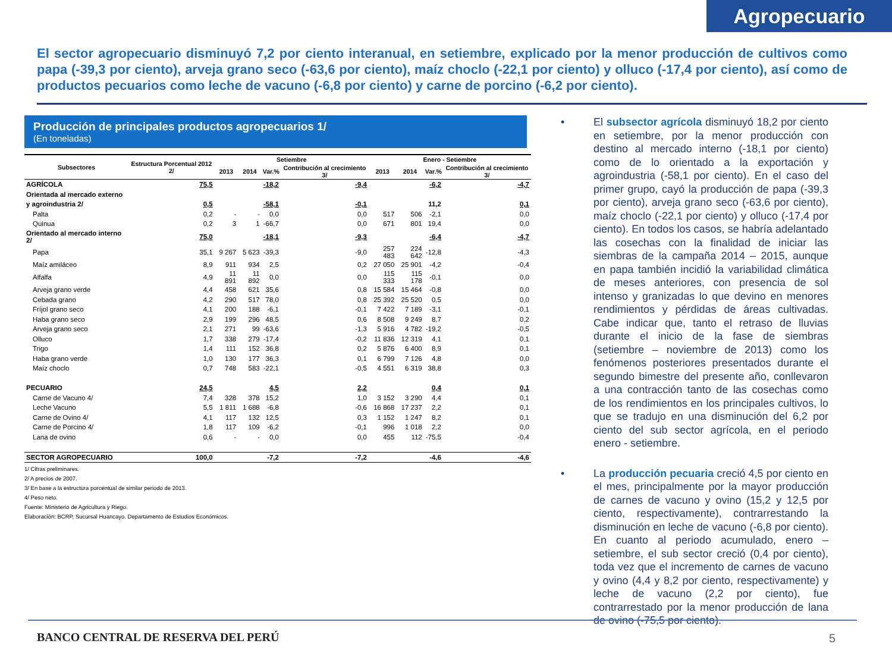Agropecuario
El sector agropecuario disminuyó 7,2 por ciento interanual, en setiembre, explicado por la menor producción de cultivos como papa (-39,3 por ciento), arveja grano seco (-63,6 por ciento), maíz choclo (-22,1 por ciento) y olluco (-17,4 por ciento), así como de productos pecuarios como leche de vacuno (-6,8 por ciento) y carne de porcino (-6,2 por ciento).
Producción de principales productos agropecuarios 1/
(En toneladas)
| Subsectores | Estructura Porcentual 2012 2/ | Setiembre | | | | Enero - Setiembre | | | |
| --- | --- | --- | --- | --- | --- | --- | --- | --- | --- |
| | | 2013 | 2014 | Var.% | Contribución al crecimiento 3/ | 2013 | 2014 | Var.% | Contribución al crecimiento 3/ |
| AGRÍCOLA | 75,5 | | | -18,2 | -9,4 | | | -6,2 | -4,7 |
| Orientada al mercado externo | | | | | | | | | |
| y agroindustria 2/ | 0,5 | | | -58,1 | -0,1 | | | 11,2 | 0,1 |
| Palta | 0,2 | - | - | 0,0 | 0,0 | 517 | 506 | -2,1 | 0,0 |
| Quinua | 0,2 | 3 | 1 | -66,7 | 0,0 | 671 | 801 | 19,4 | 0,0 |
| Orientado al mercado interno 2/ | 75,0 | | | -18,1 | -9,3 | | | -6,4 | -4,7 |
| Papa | 35,1 | 9 267 | 5 623 | -39,3 | -9,0 | 257 483 | 224 642 | -12,8 | -4,3 |
| Maíz amiláceo | 8,9 | 911 | 934 | 2,5 | 0,2 | 27 050 | 25 901 | -4,2 | -0,4 |
| Alfalfa | 4,9 | 11 891 | 11 892 | 0,0 | 0,0 | 115 333 | 115 178 | -0,1 | 0,0 |
| Arveja grano verde | 4,4 | 458 | 621 | 35,6 | 0,8 | 15 584 | 15 464 | -0,8 | 0,0 |
| Cebada grano | 4,2 | 290 | 517 | 78,0 | 0,8 | 25 392 | 25 520 | 0,5 | 0,0 |
| Fríjol grano seco | 4,1 | 200 | 188 | -6,1 | -0,1 | 7 422 | 7 189 | -3,1 | -0,1 |
| Haba grano seco | 2,9 | 199 | 296 | 48,5 | 0,6 | 8 508 | 9 249 | 8,7 | 0,2 |
| Arveja grano seco | 2,1 | 271 | 99 | -63,6 | -1,3 | 5 916 | 4 782 | -19,2 | -0,5 |
| Olluco | 1,7 | 338 | 279 | -17,4 | -0,2 | 11 836 | 12 319 | 4,1 | 0,1 |
| Trigo | 1,4 | 111 | 152 | 36,8 | 0,2 | 5 876 | 6 400 | 8,9 | 0,1 |
| Haba grano verde | 1,0 | 130 | 177 | 36,3 | 0,1 | 6 799 | 7 126 | 4,8 | 0,0 |
| Maíz choclo | 0,7 | 748 | 583 | -22,1 | -0,5 | 4 551 | 6 319 | 38,8 | 0,3 |
| PECUARIO | 24,5 | | | 4,5 | 2,2 | | | 0,4 | 0,1 |
| Carne de Vacuno 4/ | 7,4 | 328 | 378 | 15,2 | 1,0 | 3 152 | 3 290 | 4,4 | 0,1 |
| Leche Vacuno | 5,5 | 1 811 | 1 688 | -6,8 | -0,6 | 16 868 | 17 237 | 2,2 | 0,1 |
| Carne de Ovino 4/ | 4,1 | 117 | 132 | 12,5 | 0,3 | 1 152 | 1 247 | 8,2 | 0,1 |
| Carne de Porcino 4/ | 1,8 | 117 | 109 | -6,2 | -0,1 | 996 | 1 018 | 2,2 | 0,0 |
| Lana de ovino | 0,6 | - | - | 0,0 | 0,0 | 455 | 112 | -75,5 | -0,4 |
| SECTOR AGROPECUARIO | 100,0 | | | -7,2 | -7,2 | | | -4,6 | -4,6 |
1/ Cifras preliminares.
2/ A precios de 2007.
3/ En base a la estructura porcentual de similar periodo de 2013.
4/ Peso neto.
Fuente: Ministerio de Agricultura y Riego.
Elaboración: BCRP, Sucursal Huancayo. Departamento de Estudios Económicos.
• El subsector agrícola disminuyó 18,2 por ciento en setiembre, por la menor producción con destino al mercado interno (-18,1 por ciento) como de lo orientado a la exportación y agroindustria (-58,1 por ciento). En el caso del primer grupo, cayó la producción de papa (-39,3 por ciento), arveja grano seco (-63,6 por ciento), maíz choclo (-22,1 por ciento) y olluco (-17,4 por ciento). En todos los casos, se habría adelantado las cosechas con la finalidad de iniciar las siembras de la campaña 2014 – 2015, aunque en papa también incidió la variabilidad climática de meses anteriores, con presencia de sol intenso y granizadas lo que devino en menores rendimientos y pérdidas de áreas cultivadas. Cabe indicar que, tanto el retraso de lluvias durante el inicio de la fase de siembras (setiembre – noviembre de 2013) como los fenómenos posteriores presentados durante el segundo bimestre del presente año, conllevaron a una contracción tanto de las cosechas como de los rendimientos en los principales cultivos, lo que se tradujo en una disminución del 6,2 por ciento del sub sector agrícola, en el periodo enero - setiembre.
• La producción pecuaria creció 4,5 por ciento en el mes, principalmente por la mayor producción de carnes de vacuno y ovino (15,2 y 12,5 por ciento, respectivamente), contrarrestando la disminución en leche de vacuno (-6,8 por ciento). En cuanto al periodo acumulado, enero – setiembre, el sub sector creció (0,4 por ciento), toda vez que el incremento de carnes de vacuno y ovino (4,4 y 8,2 por ciento, respectivamente) y leche de vacuno (2,2 por ciento), fue contrarrestado por la menor producción de lana de ovino (-75,5 por ciento).
BANCO CENTRAL DE RESERVA DEL PERÚ
5